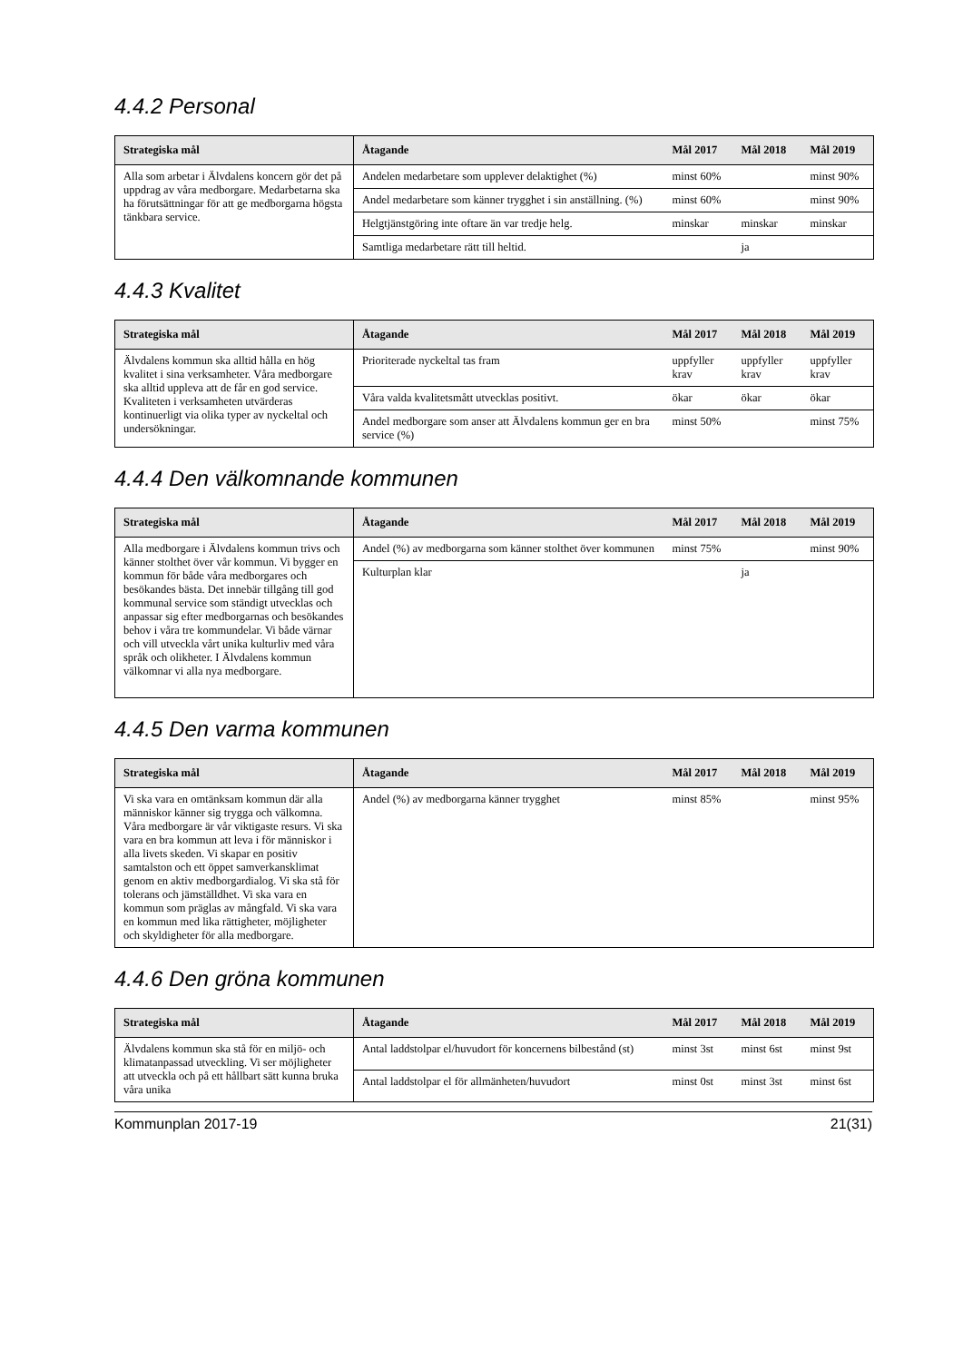4.4.2 Personal
| Strategiska mål | Åtagande | Mål 2017 | Mål 2018 | Mål 2019 |
| --- | --- | --- | --- | --- |
| Alla som arbetar i Älvdalens koncern gör det på uppdrag av våra medborgare. Medarbetarna ska ha förutsättningar för att ge medborgarna högsta tänkbara service. | Andelen medarbetare som upplever delaktighet (%) | minst 60% | | minst 90% |
| | Andel medarbetare som känner trygghet i sin anställning. (%) | minst 60% | | minst 90% |
| | Helgtjänstgöring inte oftare än var tredje helg. | minskar | minskar | minskar |
| | Samtliga medarbetare rätt till heltid. | | ja | |
4.4.3 Kvalitet
| Strategiska mål | Åtagande | Mål 2017 | Mål 2018 | Mål 2019 |
| --- | --- | --- | --- | --- |
| Älvdalens kommun ska alltid hålla en hög kvalitet i sina verksamheter. Våra medborgare ska alltid uppleva att de får en god service. Kvaliteten i verksamheten utvärderas kontinuerligt via olika typer av nyckeltal och undersökningar. | Prioriterade nyckeltal tas fram | uppfyller krav | uppfyller krav | uppfyller krav |
| | Våra valda kvalitetsmått utvecklas positivt. | ökar | ökar | ökar |
| | Andel medborgare som anser att Älvdalens kommun ger en bra service (%) | minst 50% | | minst 75% |
4.4.4 Den välkomnande kommunen
| Strategiska mål | Åtagande | Mål 2017 | Mål 2018 | Mål 2019 |
| --- | --- | --- | --- | --- |
| Alla medborgare i Älvdalens kommun trivs och känner stolthet över vår kommun. Vi bygger en kommun för både våra medborgares och besökandes bästa. Det innebär tillgång till god kommunal service som ständigt utvecklas och anpassar sig efter medborgarnas och besökandes behov i våra tre kommundelar. Vi både värnar och vill utveckla vårt unika kulturliv med våra språk och olikheter. I Älvdalens kommun välkomnar vi alla nya medborgare. | Andel (%) av medborgarna som känner stolthet över kommunen | minst 75% | | minst 90% |
| | Kulturplan klar | | ja | |
4.4.5 Den varma kommunen
| Strategiska mål | Åtagande | Mål 2017 | Mål 2018 | Mål 2019 |
| --- | --- | --- | --- | --- |
| Vi ska vara en omtänksam kommun där alla människor känner sig trygga och välkomna. Våra medborgare är vår viktigaste resurs. Vi ska vara en bra kommun att leva i för människor i alla livets skeden. Vi skapar en positiv samtalston och ett öppet samverkansklimat genom en aktiv medborgardialog. Vi ska stå för tolerans och jämställdhet. Vi ska vara en kommun som präglas av mångfald. Vi ska vara en kommun med lika rättigheter, möjligheter och skyldigheter för alla medborgare. | Andel (%) av medborgarna känner trygghet | minst 85% | | minst 95% |
4.4.6 Den gröna kommunen
| Strategiska mål | Åtagande | Mål 2017 | Mål 2018 | Mål 2019 |
| --- | --- | --- | --- | --- |
| Älvdalens kommun ska stå för en miljö- och klimatanpassad utveckling. Vi ser möjligheter att utveckla och på ett hållbart sätt kunna bruka våra unika | Antal laddstolpar el/huvudort för koncernens bilbestånd (st) | minst 3st | minst 6st | minst 9st |
| | Antal laddstolpar el för allmänheten/huvudort | minst 0st | minst 3st | minst 6st |
Kommunplan 2017-19 21(31)